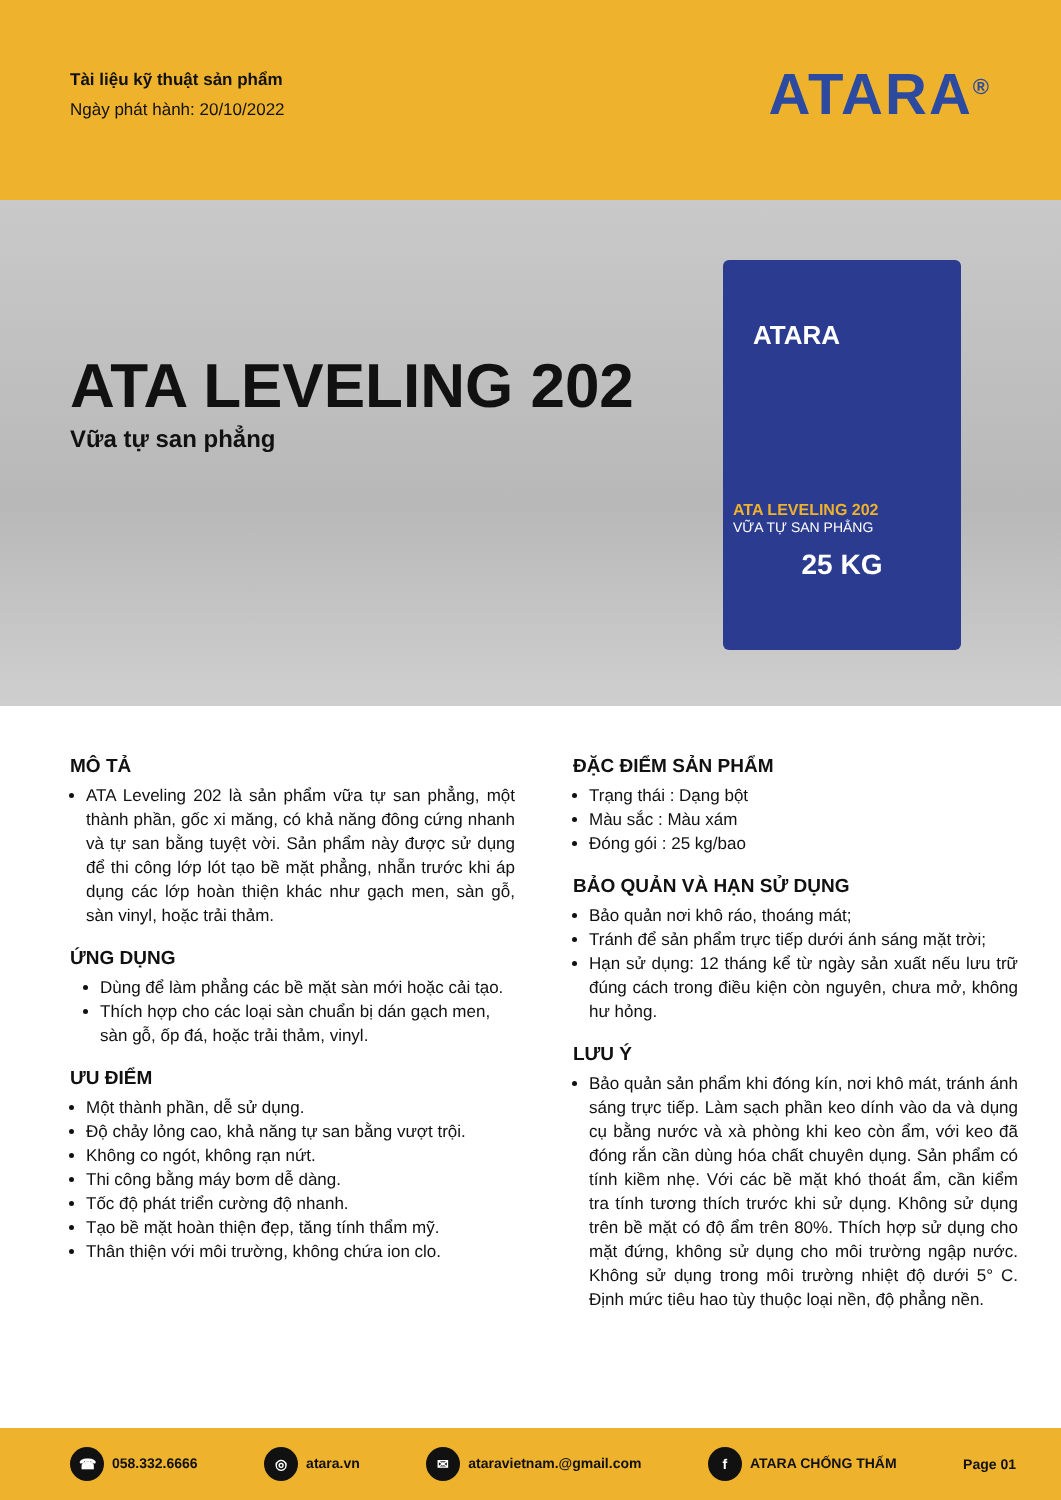Tài liệu kỹ thuật sản phẩm
Ngày phát hành: 20/10/2022
ATARA<sup>®</sup>
ATA LEVELING 202
Vữa tự san phẳng
ATARA
ATA LEVELING 202
VỮA TỰ SAN PHẲNG
25 KG
MÔ TẢ
ATA Leveling 202 là sản phẩm vữa tự san phẳng, một thành phần, gốc xi măng, có khả năng đông cứng nhanh và tự san bằng tuyệt vời. Sản phẩm này được sử dụng để thi công lớp lót tạo bề mặt phẳng, nhẵn trước khi áp dụng các lớp hoàn thiện khác như gạch men, sàn gỗ, sàn vinyl, hoặc trải thảm.
ỨNG DỤNG
Dùng để làm phẳng các bề mặt sàn mới hoặc cải tạo.
Thích hợp cho các loại sàn chuẩn bị dán gạch men, sàn gỗ, ốp đá, hoặc trải thảm, vinyl.
ƯU ĐIỂM
Một thành phần, dễ sử dụng.
Độ chảy lỏng cao, khả năng tự san bằng vượt trội.
Không co ngót, không rạn nứt.
Thi công bằng máy bơm dễ dàng.
Tốc độ phát triển cường độ nhanh.
Tạo bề mặt hoàn thiện đẹp, tăng tính thẩm mỹ.
Thân thiện với môi trường, không chứa ion clo.
ĐẶC ĐIỂM SẢN PHẨM
Trạng thái : Dạng bột
Màu sắc : Màu xám
Đóng gói : 25 kg/bao
BẢO QUẢN VÀ HẠN SỬ DỤNG
Bảo quản nơi khô ráo, thoáng mát;
Tránh để sản phẩm trực tiếp dưới ánh sáng mặt trời;
Hạn sử dụng: 12 tháng kể từ ngày sản xuất nếu lưu trữ đúng cách trong điều kiện còn nguyên, chưa mở, không hư hỏng.
LƯU Ý
Bảo quản sản phẩm khi đóng kín, nơi khô mát, tránh ánh sáng trực tiếp. Làm sạch phần keo dính vào da và dụng cụ bằng nước và xà phòng khi keo còn ẩm, với keo đã đóng rắn cần dùng hóa chất chuyên dụng. Sản phẩm có tính kiềm nhẹ. Với các bề mặt khó thoát ẩm, cần kiểm tra tính tương thích trước khi sử dụng. Không sử dụng trên bề mặt có độ ẩm trên 80%. Thích hợp sử dụng cho mặt đứng, không sử dụng cho môi trường ngập nước. Không sử dụng trong môi trường nhiệt độ dưới 5° C. Định mức tiêu hao tùy thuộc loại nền, độ phẳng nền.
☎ 058.332.6666 ◎ atara.vn ✉ ataravietnam.@gmail.com f ATARA CHỐNG THẤM Page 01